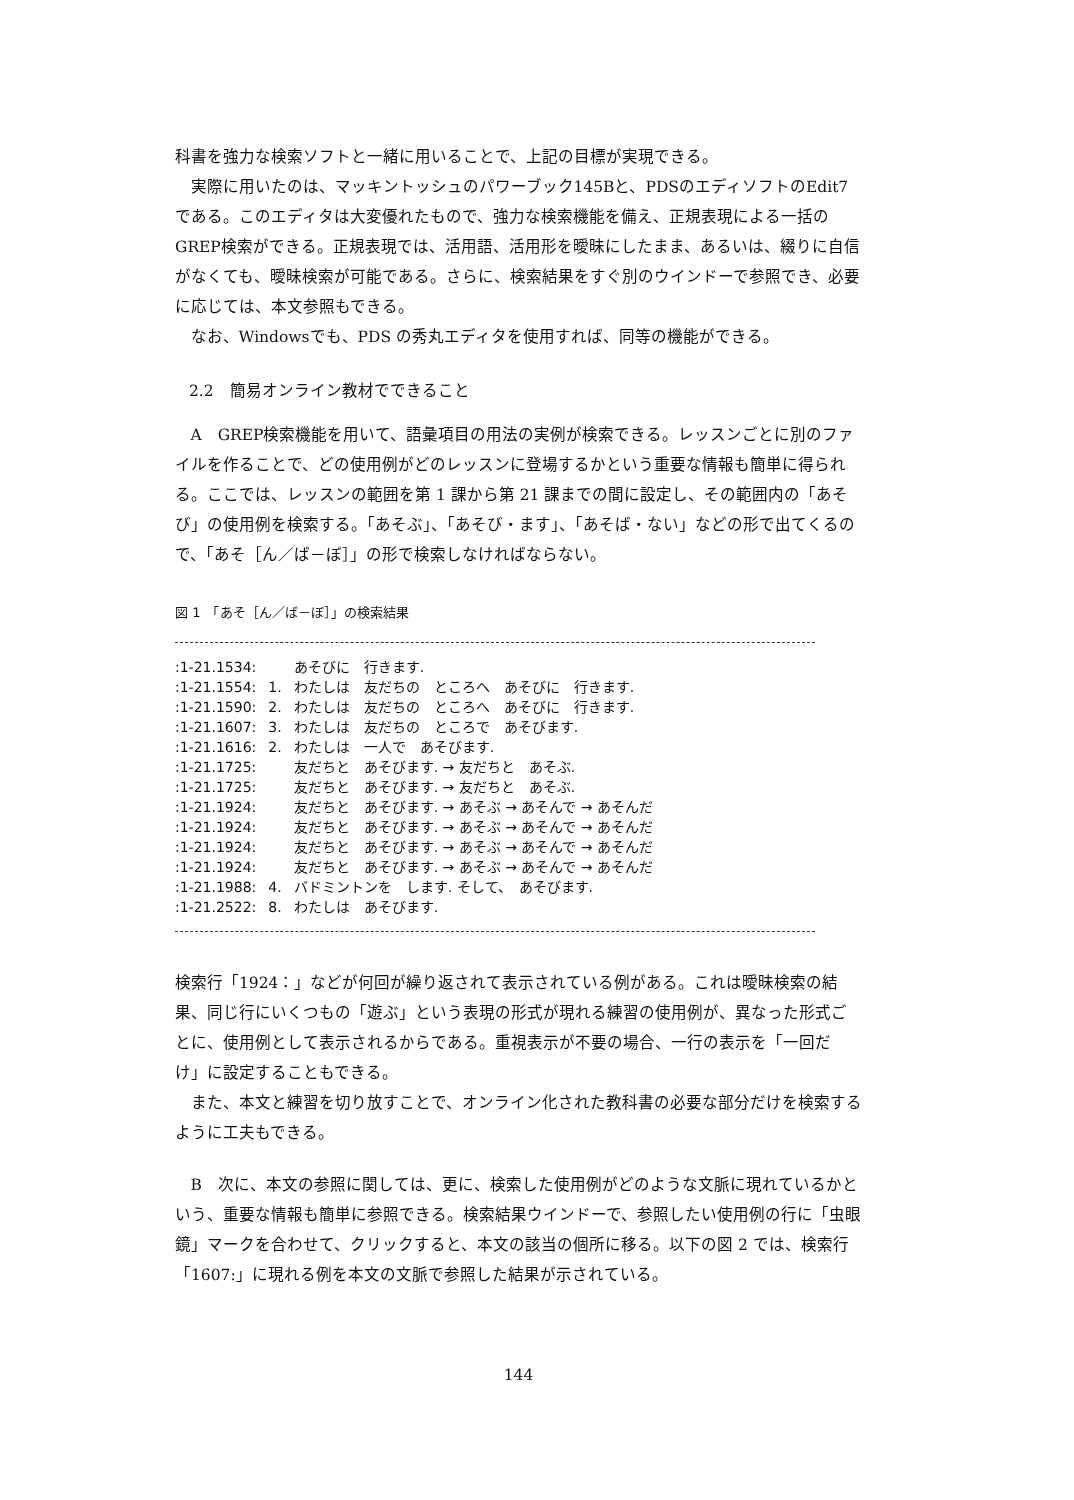科書を強力な検索ソフトと一緒に用いることで、上記の目標が実現できる。
実際に用いたのは、マッキントッシュのパワーブック145Bと、PDSのエディソフトのEdit7である。このエディタは大変優れたもので、強力な検索機能を備え、正規表現による一括のGREP検索ができる。正規表現では、活用語、活用形を曖昧にしたまま、あるいは、綴りに自信がなくても、曖昧検索が可能である。さらに、検索結果をすぐ別のウインドーで参照でき、必要に応じては、本文参照もできる。
なお、Windowsでも、PDS の秀丸エディタを使用すれば、同等の機能ができる。
2.2　簡易オンライン教材でできること
A　GREP検索機能を用いて、語彙項目の用法の実例が検索できる。レッスンごとに別のファイルを作ることで、どの使用例がどのレッスンに登場するかという重要な情報も簡単に得られる。ここでは、レッスンの範囲を第 1 課から第 21 課までの間に設定し、その範囲内の「あそび」の使用例を検索する。「あそぶ」、「あそび・ます」、「あそば・ない」などの形で出てくるので、「あそ［ん／ば－ぼ］」の形で検索しなければならない。
図 1　「あそ［ん／ば－ぼ］」の検索結果
| :1-21.1534: | | あそびに 行きます. |
| :1-21.1554: | 1. | わたしは 友だちの ところへ あそびに 行きます. |
| :1-21.1590: | 2. | わたしは 友だちの ところへ あそびに 行きます. |
| :1-21.1607: | 3. | わたしは 友だちの ところで あそびます. |
| :1-21.1616: | 2. | わたしは 一人で あそびます. |
| :1-21.1725: | | 友だちと あそびます. → 友だちと あそぶ. |
| :1-21.1725: | | 友だちと あそびます. → 友だちと あそぶ. |
| :1-21.1924: | | 友だちと あそびます. → あそぶ → あそんで → あそんだ |
| :1-21.1924: | | 友だちと あそびます. → あそぶ → あそんで → あそんだ |
| :1-21.1924: | | 友だちと あそびます. → あそぶ → あそんで → あそんだ |
| :1-21.1924: | | 友だちと あそびます. → あそぶ → あそんで → あそんだ |
| :1-21.1988: | 4. | バドミントンを します. そして、 あそびます. |
| :1-21.2522: | 8. | わたしは あそびます. |
検索行「1924：」などが何回が繰り返されて表示されている例がある。これは曖昧検索の結果、同じ行にいくつもの「遊ぶ」という表現の形式が現れる練習の使用例が、異なった形式ごとに、使用例として表示されるからである。重視表示が不要の場合、一行の表示を「一回だけ」に設定することもできる。
また、本文と練習を切り放すことで、オンライン化された教科書の必要な部分だけを検索するように工夫もできる。
B　次に、本文の参照に関しては、更に、検索した使用例がどのような文脈に現れているかという、重要な情報も簡単に参照できる。検索結果ウインドーで、参照したい使用例の行に「虫眼鏡」マークを合わせて、クリックすると、本文の該当の個所に移る。以下の図 2 では、検索行「1607:」に現れる例を本文の文脈で参照した結果が示されている。
144